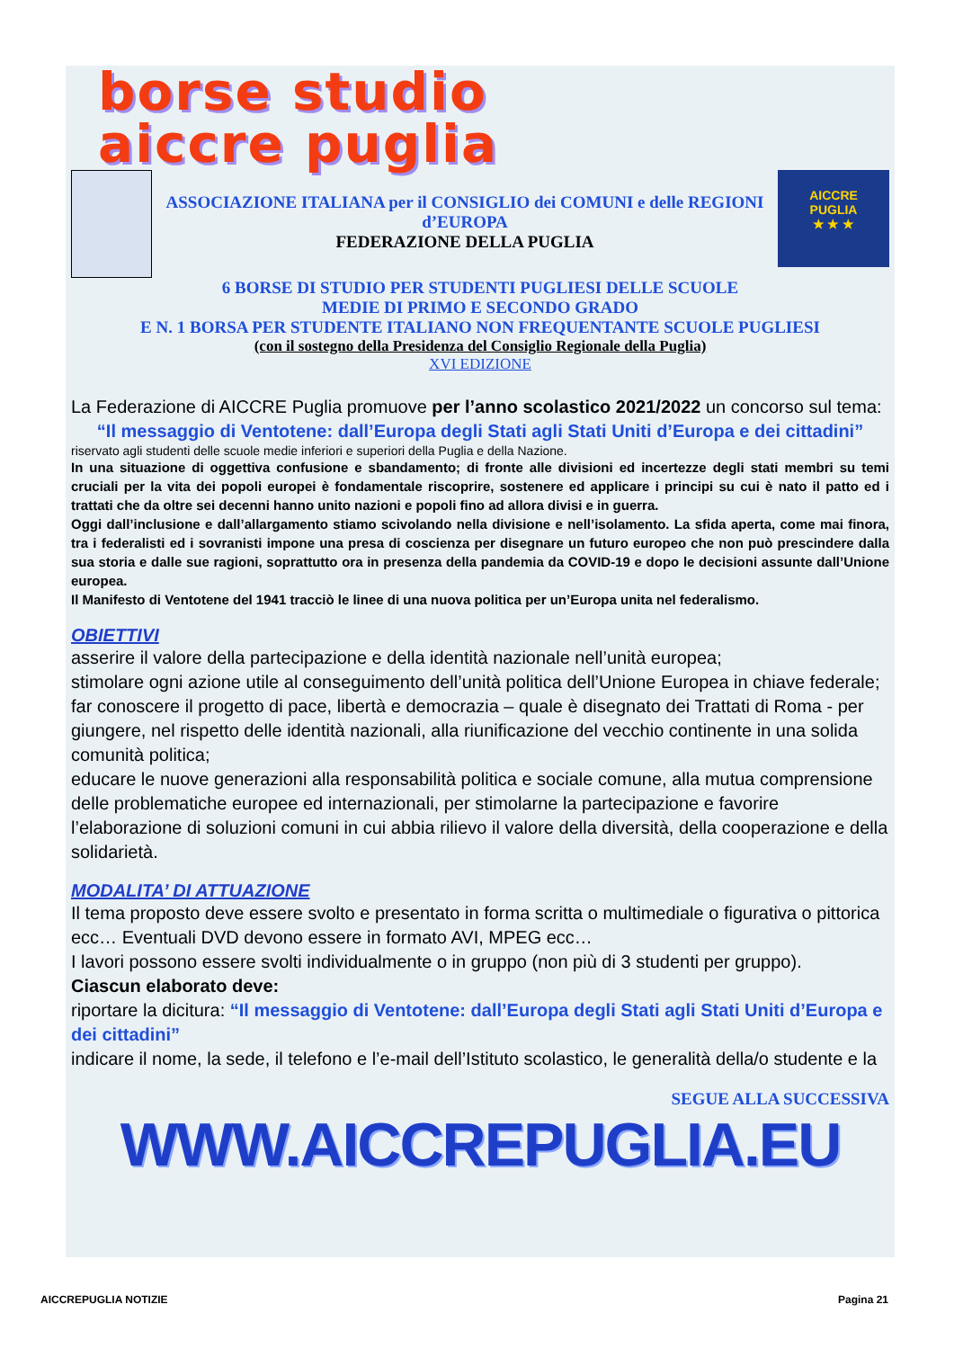borse studio
aiccre puglia
ASSOCIAZIONE ITALIANA per il CONSIGLIO dei COMUNI e delle REGIONI d’EUROPA
FEDERAZIONE DELLA PUGLIA
AICCRE
PUGLIA
★ ★ ★
6 BORSE DI STUDIO PER STUDENTI PUGLIESI DELLE SCUOLE
MEDIE DI PRIMO E SECONDO GRADO
E N. 1 BORSA PER STUDENTE ITALIANO NON FREQUENTANTE SCUOLE PUGLIESI
(con il sostegno della Presidenza del Consiglio Regionale della Puglia)
XVI EDIZIONE
La Federazione di AICCRE Puglia promuove per l’anno scolastico 2021/2022 un concorso sul tema:
“Il messaggio di Ventotene: dall’Europa degli Stati agli Stati Uniti d’Europa e dei cittadini”
riservato agli studenti delle scuole medie inferiori e superiori della Puglia e della Nazione.
In una situazione di oggettiva confusione e sbandamento; di fronte alle divisioni ed incertezze degli stati membri su temi cruciali per la vita dei popoli europei è fondamentale riscoprire, sostenere ed applicare i principi su cui è nato il patto ed i trattati che da oltre sei decenni hanno unito nazioni e popoli fino ad allora divisi e in guerra.
Oggi dall’inclusione e dall’allargamento stiamo scivolando nella divisione e nell’isolamento. La sfida aperta, come mai finora, tra i federalisti ed i sovranisti impone una presa di coscienza per disegnare un futuro europeo che non può prescindere dalla sua storia e dalle sue ragioni, soprattutto ora in presenza della pandemia da COVID-19 e dopo le decisioni assunte dall’Unione europea.
Il Manifesto di Ventotene del 1941 tracciò le linee di una nuova politica per un’Europa unita nel federalismo.
OBIETTIVI
asserire il valore della partecipazione e della identità nazionale nell’unità europea;
stimolare ogni azione utile al conseguimento dell’unità politica dell’Unione Europea in chiave federale;
far conoscere il progetto di pace, libertà e democrazia – quale è disegnato dei Trattati di Roma - per giungere, nel rispetto delle identità nazionali, alla riunificazione del vecchio continente in una solida comunità politica;
educare le nuove generazioni alla responsabilità politica e sociale comune, alla mutua comprensione delle problematiche europee ed internazionali, per stimolarne la partecipazione e favorire l’elaborazione di soluzioni comuni in cui abbia rilievo il valore della diversità, della cooperazione e della solidarietà.
MODALITA’ DI ATTUAZIONE
Il tema proposto deve essere svolto e presentato in forma scritta o multimediale o figurativa o pittorica ecc… Eventuali DVD devono essere in formato AVI, MPEG ecc…
I lavori possono essere svolti individualmente o in gruppo (non più di 3 studenti per gruppo).
Ciascun elaborato deve:
riportare la dicitura: “Il messaggio di Ventotene: dall’Europa degli Stati agli Stati Uniti d’Europa e dei cittadini”
indicare il nome, la sede, il telefono e l’e-mail dell’Istituto scolastico, le generalità della/o studente e la
SEGUE ALLA SUCCESSIVA
WWW.AICCREPUGLIA.EU
AICCREPUGLIA NOTIZIE Pagina 21